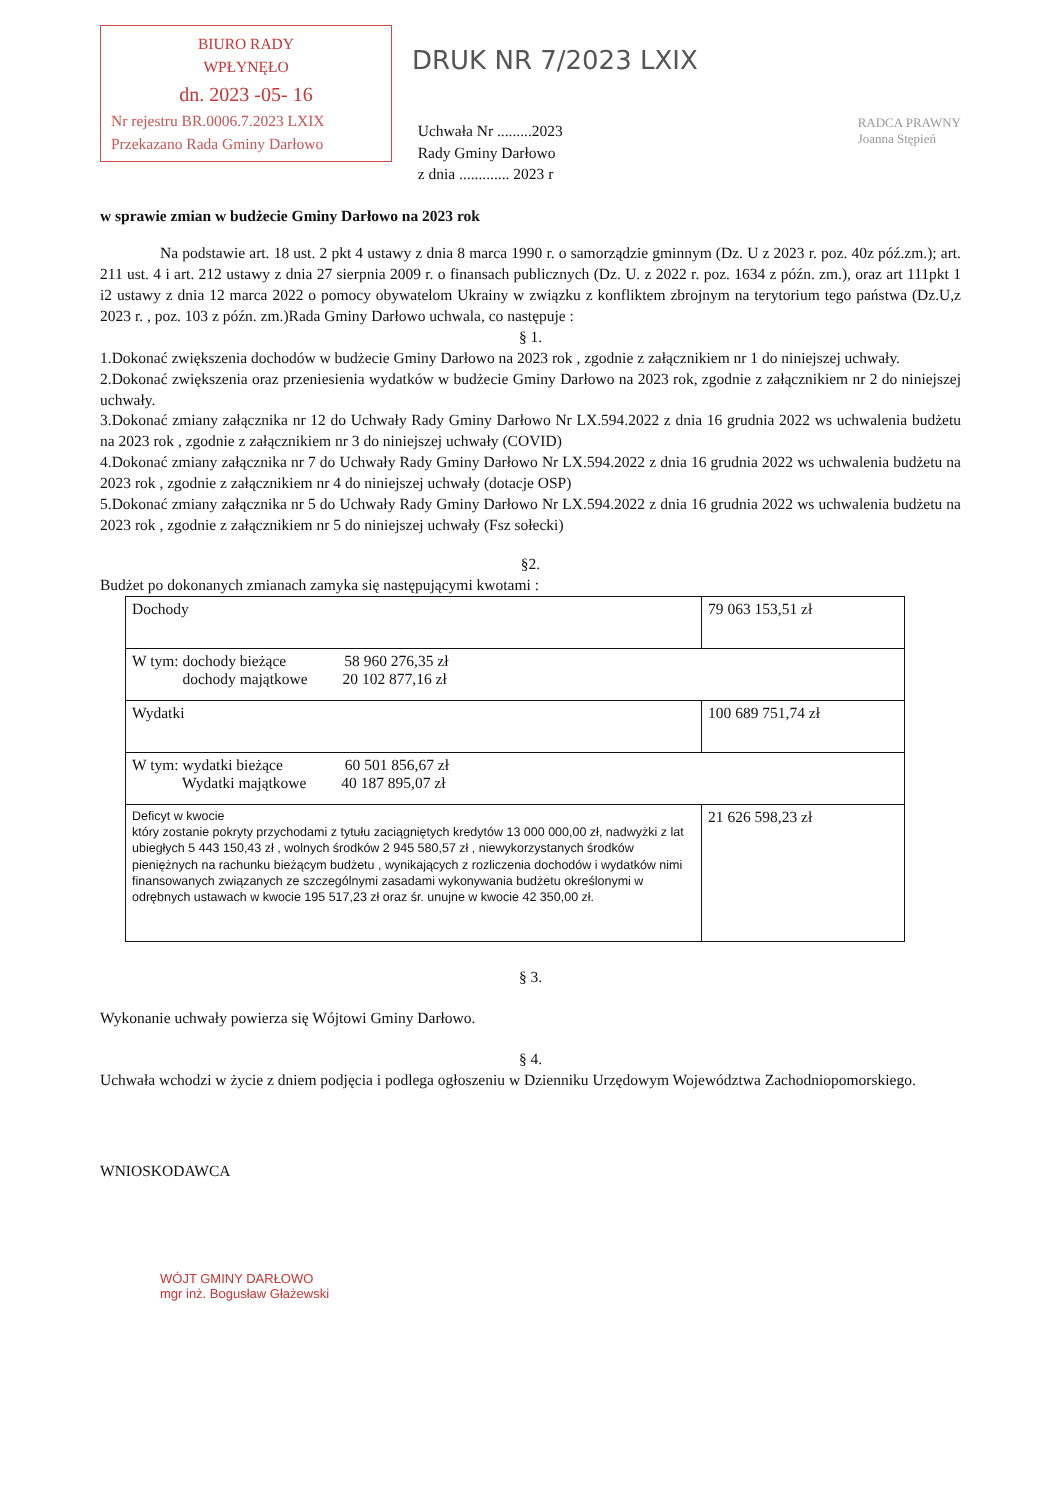BIURO RADY
WPŁYNĘŁO
dn. 2023 -05- 16
Nr rejestru BR.0006.7.2023 LXIX
Przekazano Rada Gminy Darłowo
DRUK NR 7/2023 LXIX
Uchwała Nr .........2023
Rady Gminy Darłowo
z dnia ............. 2023 r
RADCA PRAWNY
Joanna Stępień
w sprawie zmian w budżecie Gminy Darłowo na 2023 rok
Na podstawie art. 18 ust. 2 pkt 4 ustawy z dnia 8 marca 1990 r. o samorządzie gminnym (Dz. U z 2023 r. poz. 40z póź.zm.); art. 211 ust. 4 i art. 212 ustawy z dnia 27 sierpnia 2009 r. o finansach publicznych (Dz. U. z 2022 r. poz. 1634 z późn. zm.), oraz art 111pkt 1 i2 ustawy z dnia 12 marca 2022 o pomocy obywatelom Ukrainy w związku z konfliktem zbrojnym na terytorium tego państwa (Dz.U,z 2023 r. , poz. 103 z późn. zm.)Rada Gminy Darłowo uchwala, co następuje :
§ 1.
1.Dokonać zwiększenia dochodów w budżecie Gminy Darłowo na 2023 rok , zgodnie z załącznikiem nr 1 do niniejszej uchwały.
2.Dokonać zwiększenia oraz przeniesienia wydatków w budżecie Gminy Darłowo na 2023 rok, zgodnie z załącznikiem nr 2 do niniejszej uchwały.
3.Dokonać zmiany załącznika nr 12 do Uchwały Rady Gminy Darłowo Nr LX.594.2022 z dnia 16 grudnia 2022 ws uchwalenia budżetu na 2023 rok , zgodnie z załącznikiem nr 3 do niniejszej uchwały (COVID)
4.Dokonać zmiany załącznika nr 7 do Uchwały Rady Gminy Darłowo Nr LX.594.2022 z dnia 16 grudnia 2022 ws uchwalenia budżetu na 2023 rok , zgodnie z załącznikiem nr 4 do niniejszej uchwały (dotacje OSP)
5.Dokonać zmiany załącznika nr 5 do Uchwały Rady Gminy Darłowo Nr LX.594.2022 z dnia 16 grudnia 2022 ws uchwalenia budżetu na 2023 rok , zgodnie z załącznikiem nr 5 do niniejszej uchwały (Fsz sołecki)
§2.
Budżet po dokonanych zmianach zamyka się następującymi kwotami :
| Dochody | 79 063 153,51 zł |
| W tym: dochody bieżące 58 960 276,35 zł dochody majątkowe 20 102 877,16 zł | |
| Wydatki | 100 689 751,74 zł |
| W tym: wydatki bieżące 60 501 856,67 zł Wydatki majątkowe 40 187 895,07 zł | |
| Deficyt w kwocie który zostanie pokryty przychodami z tytułu zaciągniętych kredytów 13 000 000,00 zł, nadwyżki z lat ubiegłych 5 443 150,43 zł , wolnych środków 2 945 580,57 zł , niewykorzystanych środków pieniężnych na rachunku bieżącym budżetu , wynikających z rozliczenia dochodów i wydatków nimi finansowanych związanych ze szczególnymi zasadami wykonywania budżetu określonymi w odrębnych ustawach w kwocie 195 517,23 zł oraz śr. unujne w kwocie 42 350,00 zł. | 21 626 598,23 zł |
§ 3.
Wykonanie uchwały powierza się Wójtowi Gminy Darłowo.
§ 4.
Uchwała wchodzi w życie z dniem podjęcia i podlega ogłoszeniu w Dzienniku Urzędowym Województwa Zachodniopomorskiego.
WNIOSKODAWCA
WÓJT GMINY DARŁOWO
mgr inż. Bogusław Głażewski